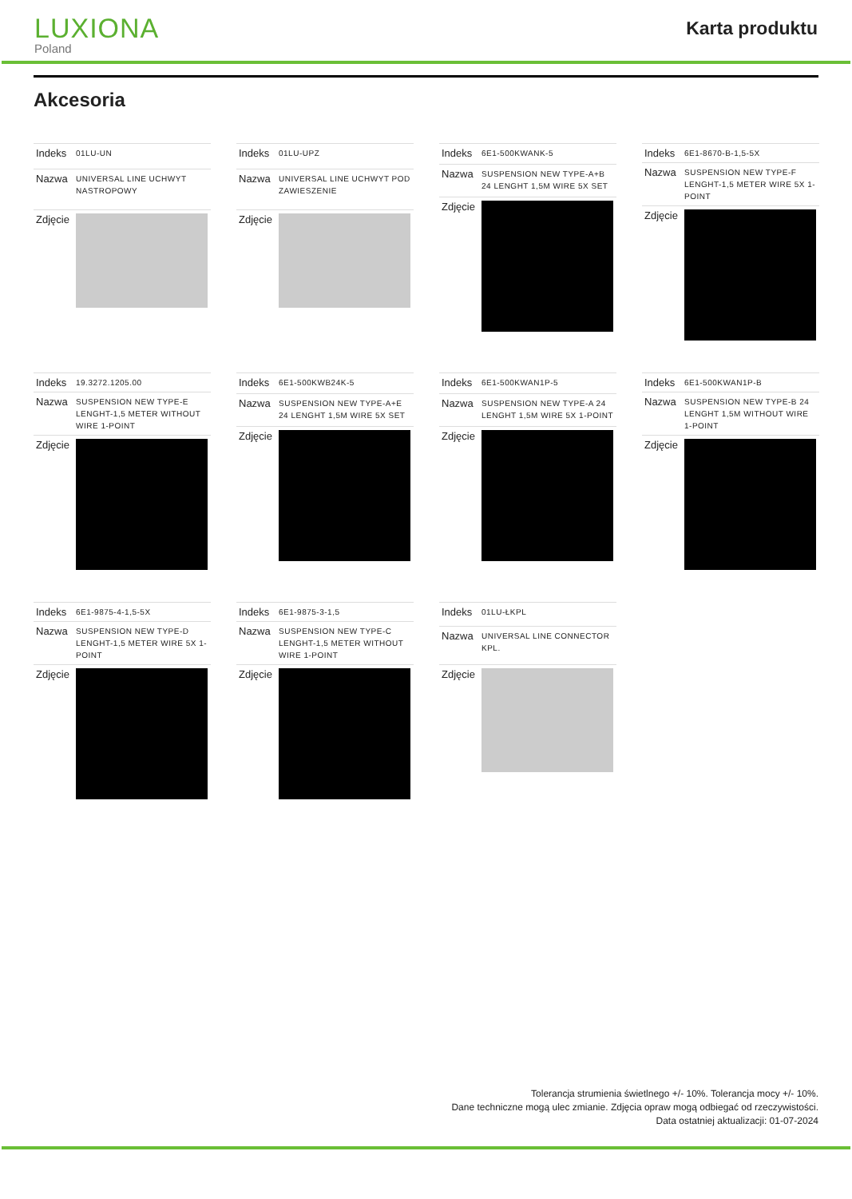LUXIONA
Poland
Karta produktu
Akcesoria
| Indeks | 01LU-UN |
| Nazwa | UNIVERSAL LINE UCHWYT NASTROPOWY |
| Zdjęcie | |
| Indeks | 01LU-UPZ |
| Nazwa | UNIVERSAL LINE UCHWYT POD ZAWIESZENIE |
| Zdjęcie | |
| Indeks | 6E1-500KWANK-5 |
| Nazwa | SUSPENSION NEW TYPE-A+B 24 LENGHT 1,5M WIRE 5X SET |
| Zdjęcie | |
| Indeks | 6E1-8670-B-1,5-5X |
| Nazwa | SUSPENSION NEW TYPE-F LENGHT-1,5 METER WIRE 5X 1-POINT |
| Zdjęcie | |
| Indeks | 19.3272.1205.00 |
| Nazwa | SUSPENSION NEW TYPE-E LENGHT-1,5 METER WITHOUT WIRE 1-POINT |
| Zdjęcie | |
| Indeks | 6E1-500KWB24K-5 |
| Nazwa | SUSPENSION NEW TYPE-A+E 24 LENGHT 1,5M WIRE 5X SET |
| Zdjęcie | |
| Indeks | 6E1-500KWAN1P-5 |
| Nazwa | SUSPENSION NEW TYPE-A 24 LENGHT 1,5M WIRE 5X 1-POINT |
| Zdjęcie | |
| Indeks | 6E1-500KWAN1P-B |
| Nazwa | SUSPENSION NEW TYPE-B 24 LENGHT 1,5M WITHOUT WIRE 1-POINT |
| Zdjęcie | |
| Indeks | 6E1-9875-4-1,5-5X |
| Nazwa | SUSPENSION NEW TYPE-D LENGHT-1,5 METER WIRE 5X 1-POINT |
| Zdjęcie | |
| Indeks | 6E1-9875-3-1,5 |
| Nazwa | SUSPENSION NEW TYPE-C LENGHT-1,5 METER WITHOUT WIRE 1-POINT |
| Zdjęcie | |
| Indeks | 01LU-ŁKPL |
| Nazwa | UNIVERSAL LINE CONNECTOR KPL. |
| Zdjęcie | |
Tolerancja strumienia świetlnego +/- 10%. Tolerancja mocy +/- 10%.
Dane techniczne mogą ulec zmianie. Zdjęcia opraw mogą odbiegać od rzeczywistości.
Data ostatniej aktualizacji: 01-07-2024